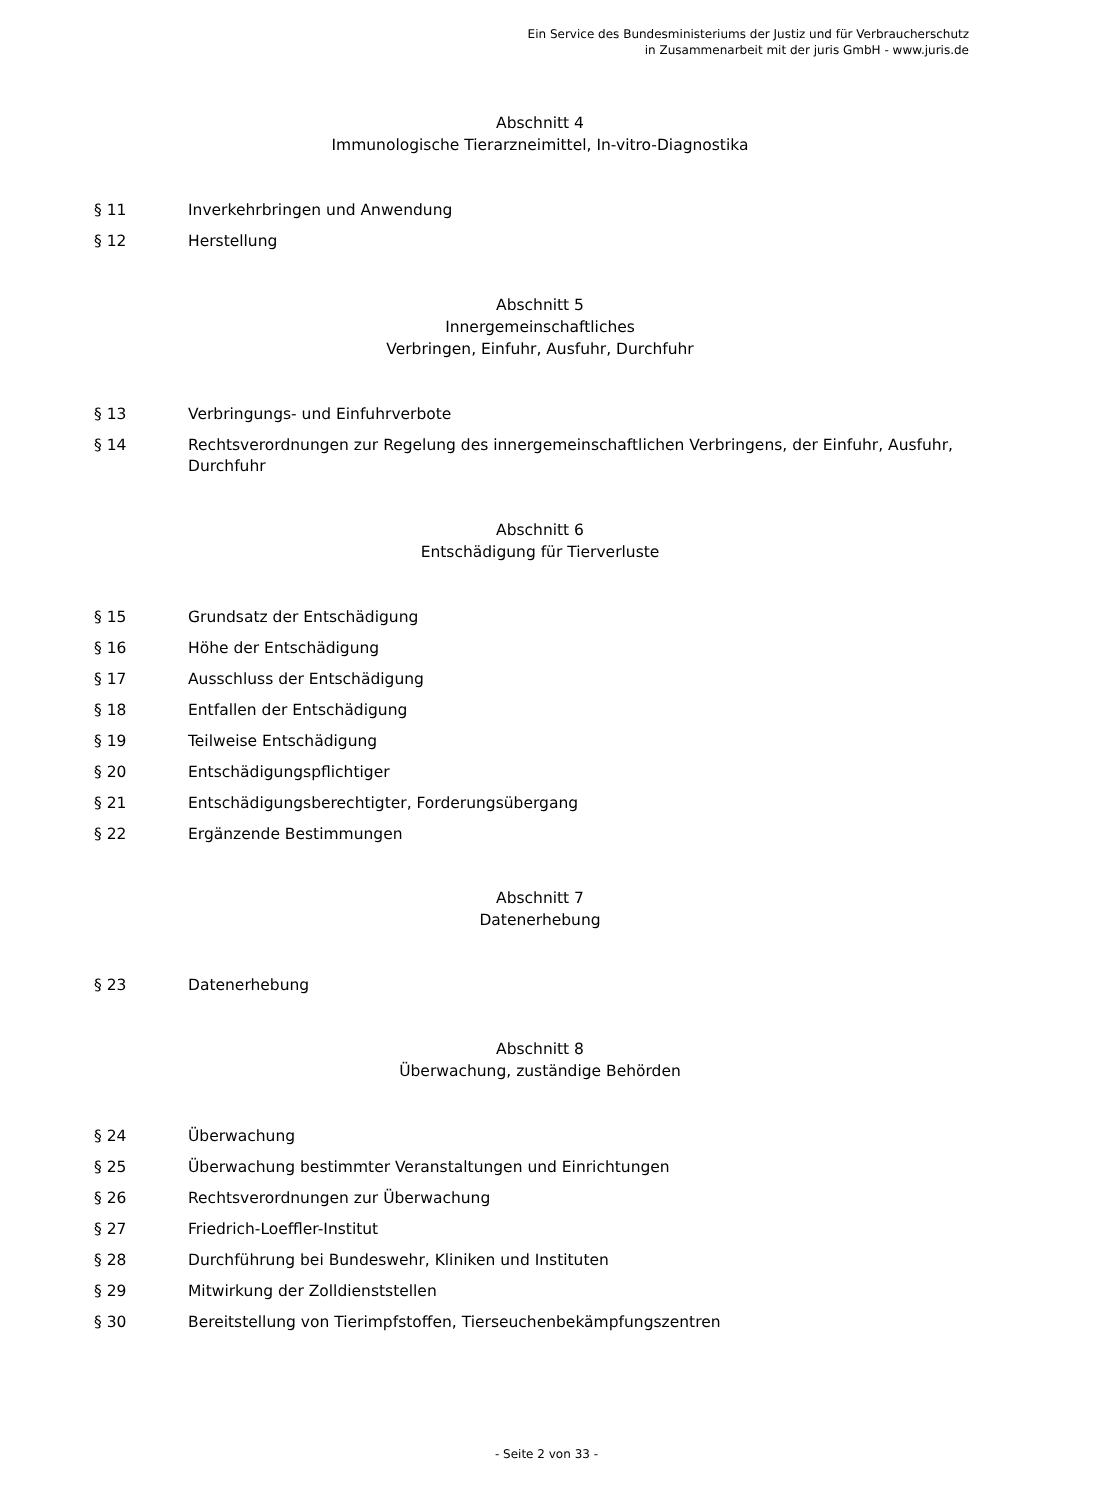Ein Service des Bundesministeriums der Justiz und für Verbraucherschutz
in Zusammenarbeit mit der juris GmbH - www.juris.de
Abschnitt 4
Immunologische Tierarzneimittel, In-vitro-Diagnostika
§ 11 Inverkehrbringen und Anwendung
§ 12 Herstellung
Abschnitt 5
Innergemeinschaftliches
Verbringen, Einfuhr, Ausfuhr, Durchfuhr
§ 13 Verbringungs- und Einfuhrverbote
§ 14 Rechtsverordnungen zur Regelung des innergemeinschaftlichen Verbringens, der Einfuhr, Ausfuhr, Durchfuhr
Abschnitt 6
Entschädigung für Tierverluste
§ 15 Grundsatz der Entschädigung
§ 16 Höhe der Entschädigung
§ 17 Ausschluss der Entschädigung
§ 18 Entfallen der Entschädigung
§ 19 Teilweise Entschädigung
§ 20 Entschädigungspflichtiger
§ 21 Entschädigungsberechtigter, Forderungsübergang
§ 22 Ergänzende Bestimmungen
Abschnitt 7
Datenerhebung
§ 23 Datenerhebung
Abschnitt 8
Überwachung, zuständige Behörden
§ 24 Überwachung
§ 25 Überwachung bestimmter Veranstaltungen und Einrichtungen
§ 26 Rechtsverordnungen zur Überwachung
§ 27 Friedrich-Loeffler-Institut
§ 28 Durchführung bei Bundeswehr, Kliniken und Instituten
§ 29 Mitwirkung der Zolldienststellen
§ 30 Bereitstellung von Tierimpfstoffen, Tierseuchenbekämpfungszentren
- Seite 2 von 33 -